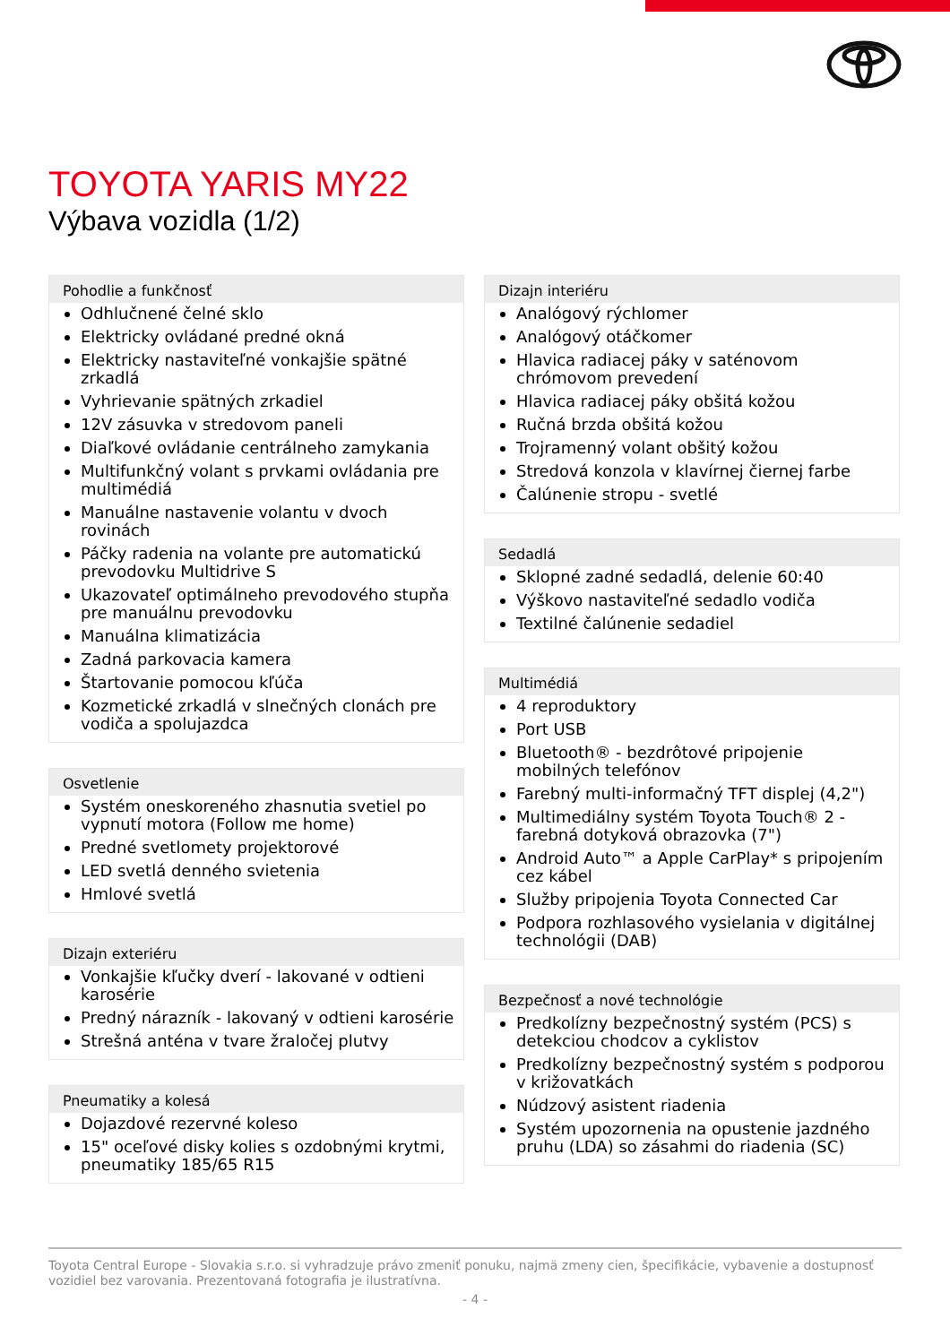TOYOTA YARIS MY22
Výbava vozidla (1/2)
Pohodlie a funkčnosť
Odhlučnené čelné sklo
Elektricky ovládané predné okná
Elektricky nastaviteľné vonkajšie spätné zrkadlá
Vyhrievanie spätných zrkadiel
12V zásuvka v stredovom paneli
Diaľkové ovládanie centrálneho zamykania
Multifunkčný volant s prvkami ovládania pre multimédiá
Manuálne nastavenie volantu v dvoch rovinách
Páčky radenia na volante pre automatickú prevodovku Multidrive S
Ukazovateľ optimálneho prevodového stupňa pre manuálnu prevodovku
Manuálna klimatizácia
Zadná parkovacia kamera
Štartovanie pomocou kľúča
Kozmetické zrkadlá v slnečných clonách pre vodiča a spolujazdca
Osvetlenie
Systém oneskoreného zhasnutia svetiel po vypnutí motora (Follow me home)
Predné svetlomety projektorové
LED svetlá denného svietenia
Hmlové svetlá
Dizajn exteriéru
Vonkajšie kľučky dverí - lakované v odtieni karosérie
Predný nárazník - lakovaný v odtieni karosérie
Strešná anténa v tvare žraločej plutvy
Pneumatiky a kolesá
Dojazdové rezervné koleso
15" oceľové disky kolies s ozdobnými krytmi, pneumatiky 185/65 R15
Dizajn interiéru
Analógový rýchlomer
Analógový otáčkomer
Hlavica radiacej páky v saténovom chrómovom prevedení
Hlavica radiacej páky obšitá kožou
Ručná brzda obšitá kožou
Trojramenný volant obšitý kožou
Stredová konzola v klavírnej čiernej farbe
Čalúnenie stropu - svetlé
Sedadlá
Sklopné zadné sedadlá, delenie 60:40
Výškovo nastaviteľné sedadlo vodiča
Textilné čalúnenie sedadiel
Multimédiá
4 reproduktory
Port USB
Bluetooth® - bezdrôtové pripojenie mobilných telefónov
Farebný multi-informačný TFT displej (4,2")
Multimediálny systém Toyota Touch® 2 - farebná dotyková obrazovka (7")
Android Auto™ a Apple CarPlay* s pripojením cez kábel
Služby pripojenia Toyota Connected Car
Podpora rozhlasového vysielania v digitálnej technológii (DAB)
Bezpečnosť a nové technológie
Predkolízny bezpečnostný systém (PCS) s detekciou chodcov a cyklistov
Predkolízny bezpečnostný systém s podporou v križovatkách
Núdzový asistent riadenia
Systém upozornenia na opustenie jazdného pruhu (LDA) so zásahmi do riadenia (SC)
Toyota Central Europe - Slovakia s.r.o. si vyhradzuje právo zmeniť ponuku, najmä zmeny cien, špecifikácie, vybavenie a dostupnosť vozidiel bez varovania. Prezentovaná fotografia je ilustratívna.
- 4 -